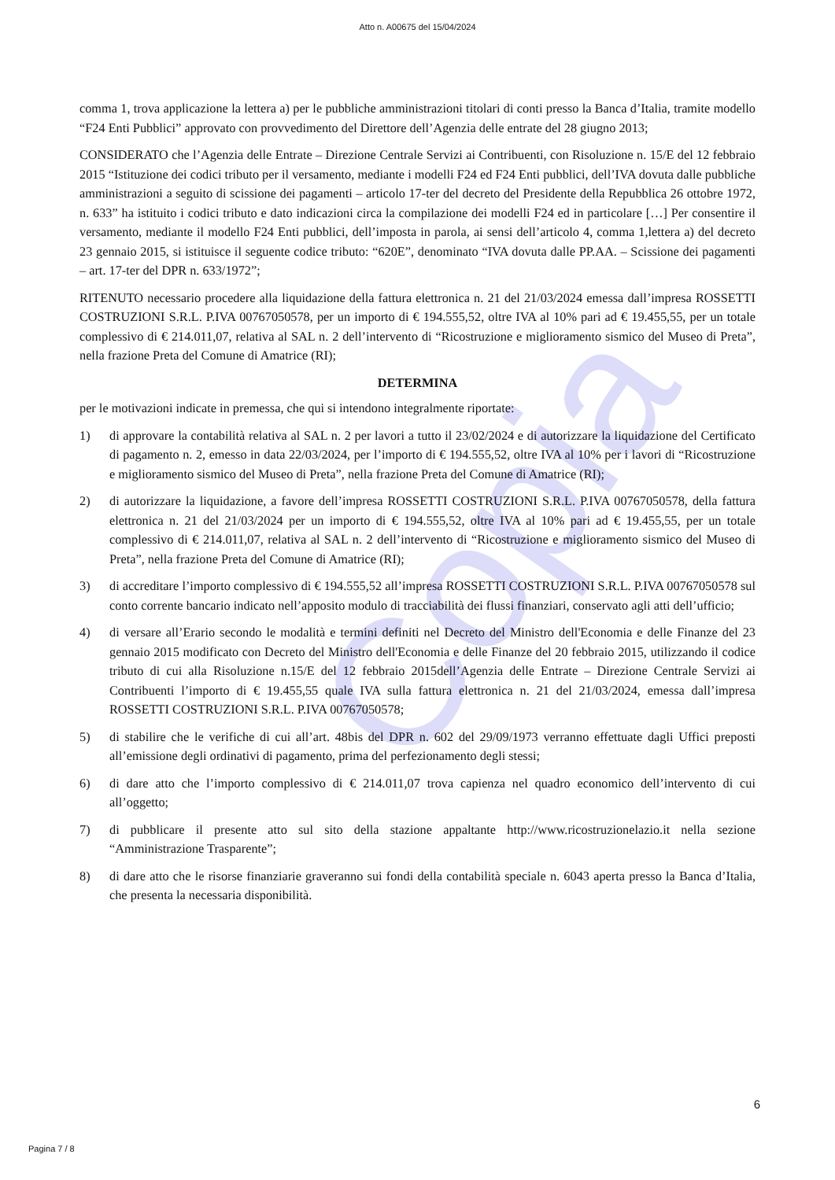Copia
Atto n. A00675 del 15/04/2024
comma 1, trova applicazione la lettera a) per le pubbliche amministrazioni titolari di conti presso la Banca d’Italia, tramite modello “F24 Enti Pubblici” approvato con provvedimento del Direttore dell’Agenzia delle entrate del 28 giugno 2013;
CONSIDERATO che l’Agenzia delle Entrate – Direzione Centrale Servizi ai Contribuenti, con Risoluzione n. 15/E del 12 febbraio 2015 “Istituzione dei codici tributo per il versamento, mediante i modelli F24 ed F24 Enti pubblici, dell’IVA dovuta dalle pubbliche amministrazioni a seguito di scissione dei pagamenti – articolo 17-ter del decreto del Presidente della Repubblica 26 ottobre 1972, n. 633” ha istituito i codici tributo e dato indicazioni circa la compilazione dei modelli F24 ed in particolare […] Per consentire il versamento, mediante il modello F24 Enti pubblici, dell’imposta in parola, ai sensi dell’articolo 4, comma 1,lettera a) del decreto 23 gennaio 2015, si istituisce il seguente codice tributo: “620E”, denominato “IVA dovuta dalle PP.AA. – Scissione dei pagamenti – art. 17-ter del DPR n. 633/1972”;
RITENUTO necessario procedere alla liquidazione della fattura elettronica n. 21 del 21/03/2024 emessa dall’impresa ROSSETTI COSTRUZIONI S.R.L. P.IVA 00767050578, per un importo di € 194.555,52, oltre IVA al 10% pari ad € 19.455,55, per un totale complessivo di € 214.011,07, relativa al SAL n. 2 dell’intervento di “Ricostruzione e miglioramento sismico del Museo di Preta”, nella frazione Preta del Comune di Amatrice (RI);
DETERMINA
per le motivazioni indicate in premessa, che qui si intendono integralmente riportate:
1) di approvare la contabilità relativa al SAL n. 2 per lavori a tutto il 23/02/2024 e di autorizzare la liquidazione del Certificato di pagamento n. 2, emesso in data 22/03/2024, per l’importo di € 194.555,52, oltre IVA al 10% per i lavori di “Ricostruzione e miglioramento sismico del Museo di Preta”, nella frazione Preta del Comune di Amatrice (RI);
2) di autorizzare la liquidazione, a favore dell’impresa ROSSETTI COSTRUZIONI S.R.L. P.IVA 00767050578, della fattura elettronica n. 21 del 21/03/2024 per un importo di € 194.555,52, oltre IVA al 10% pari ad € 19.455,55, per un totale complessivo di € 214.011,07, relativa al SAL n. 2 dell’intervento di “Ricostruzione e miglioramento sismico del Museo di Preta”, nella frazione Preta del Comune di Amatrice (RI);
3) di accreditare l’importo complessivo di € 194.555,52 all’impresa ROSSETTI COSTRUZIONI S.R.L. P.IVA 00767050578 sul conto corrente bancario indicato nell’apposito modulo di tracciabilità dei flussi finanziari, conservato agli atti dell’ufficio;
4) di versare all’Erario secondo le modalità e termini definiti nel Decreto del Ministro dell'Economia e delle Finanze del 23 gennaio 2015 modificato con Decreto del Ministro dell'Economia e delle Finanze del 20 febbraio 2015, utilizzando il codice tributo di cui alla Risoluzione n.15/E del 12 febbraio 2015dell’Agenzia delle Entrate – Direzione Centrale Servizi ai Contribuenti l’importo di € 19.455,55 quale IVA sulla fattura elettronica n. 21 del 21/03/2024, emessa dall’impresa ROSSETTI COSTRUZIONI S.R.L. P.IVA 00767050578;
5) di stabilire che le verifiche di cui all’art. 48bis del DPR n. 602 del 29/09/1973 verranno effettuate dagli Uffici preposti all’emissione degli ordinativi di pagamento, prima del perfezionamento degli stessi;
6) di dare atto che l’importo complessivo di € 214.011,07 trova capienza nel quadro economico dell’intervento di cui all’oggetto;
7) di pubblicare il presente atto sul sito della stazione appaltante http://www.ricostruzionelazio.it nella sezione “Amministrazione Trasparente”;
8) di dare atto che le risorse finanziarie graveranno sui fondi della contabilità speciale n. 6043 aperta presso la Banca d’Italia, che presenta la necessaria disponibilità.
6
Pagina 7 / 8